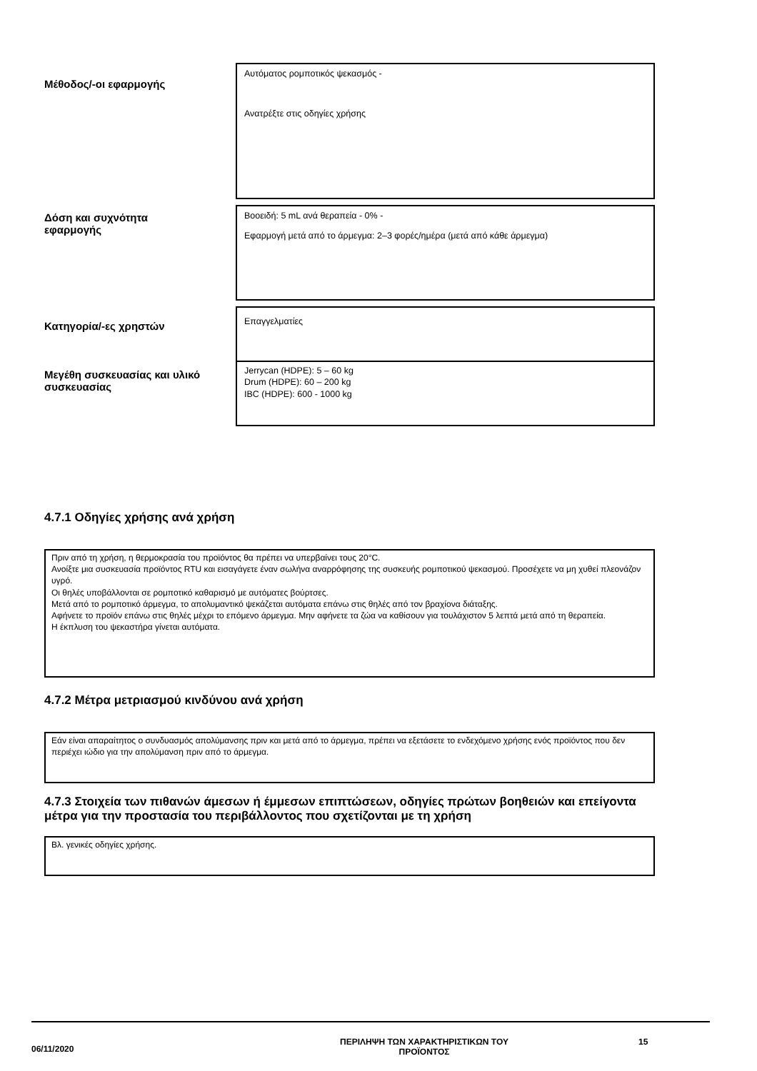| Μέθοδος/-οι εφαρμογής | Αυτόματος ρομποτικός ψεκασμός - Ανατρέξτε στις οδηγίες χρήσης |
| Δόση και συχνότητα εφαρμογής | Βοοειδή: 5 mL ανά θεραπεία - 0% - Εφαρμογή μετά από το άρμεγμα: 2–3 φορές/ημέρα (μετά από κάθε άρμεγμα) |
| Κατηγορία/-ες χρηστών | Επαγγελματίες |
| Μεγέθη συσκευασίας και υλικό συσκευασίας | Jerrycan (HDPE): 5 – 60 kg Drum (HDPE): 60 – 200 kg IBC (HDPE): 600 - 1000 kg |
4.7.1 Οδηγίες χρήσης ανά χρήση
Πριν από τη χρήση, η θερμοκρασία του προϊόντος θα πρέπει να υπερβαίνει τους 20°C.
Ανοίξτε μια συσκευασία προϊόντος RTU και εισαγάγετε έναν σωλήνα αναρρόφησης της συσκευής ρομποτικού ψεκασμού. Προσέχετε να μη χυθεί πλεονάζον υγρό.
Οι θηλές υποβάλλονται σε ρομποτικό καθαρισμό με αυτόματες βούρτσες.
Μετά από το ρομποτικό άρμεγμα, το απολυμαντικό ψεκάζεται αυτόματα επάνω στις θηλές από τον βραχίονα διάταξης.
Αφήνετε το προϊόν επάνω στις θηλές μέχρι το επόμενο άρμεγμα. Μην αφήνετε τα ζώα να καθίσουν για τουλάχιστον 5 λεπτά μετά από τη θεραπεία.
Η έκπλυση του ψεκαστήρα γίνεται αυτόματα.
4.7.2 Μέτρα μετριασμού κινδύνου ανά χρήση
Εάν είναι απαραίτητος ο συνδυασμός απολύμανσης πριν και μετά από το άρμεγμα, πρέπει να εξετάσετε το ενδεχόμενο χρήσης ενός προϊόντος που δεν περιέχει ιώδιο για την απολύμανση πριν από το άρμεγμα.
4.7.3 Στοιχεία των πιθανών άμεσων ή έμμεσων επιπτώσεων, οδηγίες πρώτων βοηθειών και επείγοντα μέτρα για την προστασία του περιβάλλοντος που σχετίζονται με τη χρήση
Βλ. γενικές οδηγίες χρήσης.
06/11/2020
ΠΕΡΙΛΗΨΗ ΤΩΝ ΧΑΡΑΚΤΗΡΙΣΤΙΚΩΝ ΤΟΥ
ΠΡΟΪΟΝΤΟΣ
15